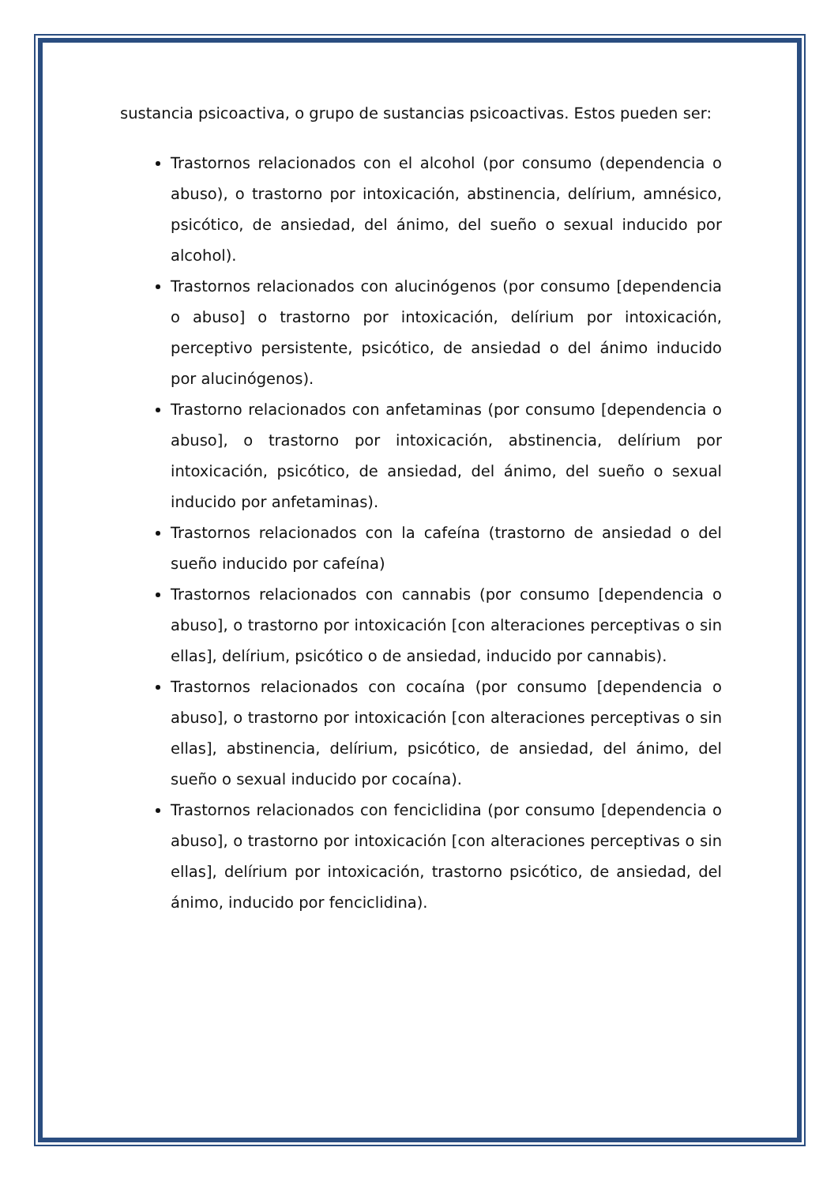sustancia psicoactiva, o grupo de sustancias psicoactivas. Estos pueden ser:
Trastornos relacionados con el alcohol (por consumo (dependencia o abuso), o trastorno por intoxicación, abstinencia, delírium, amnésico, psicótico, de ansiedad, del ánimo, del sueño o sexual inducido por alcohol).
Trastornos relacionados con alucinógenos (por consumo [dependencia o abuso] o trastorno por intoxicación, delírium por intoxicación, perceptivo persistente, psicótico, de ansiedad o del ánimo inducido por alucinógenos).
Trastorno relacionados con anfetaminas (por consumo [dependencia o abuso], o trastorno por intoxicación, abstinencia, delírium por intoxicación, psicótico, de ansiedad, del ánimo, del sueño o sexual inducido por anfetaminas).
Trastornos relacionados con la cafeína (trastorno de ansiedad o del sueño inducido por cafeína)
Trastornos relacionados con cannabis (por consumo [dependencia o abuso], o trastorno por intoxicación [con alteraciones perceptivas o sin ellas], delírium, psicótico o de ansiedad, inducido por cannabis).
Trastornos relacionados con cocaína (por consumo [dependencia o abuso], o trastorno por intoxicación [con alteraciones perceptivas o sin ellas], abstinencia, delírium, psicótico, de ansiedad, del ánimo, del sueño o sexual inducido por cocaína).
Trastornos relacionados con fenciclidina (por consumo [dependencia o abuso], o trastorno por intoxicación [con alteraciones perceptivas o sin ellas], delírium por intoxicación, trastorno psicótico, de ansiedad, del ánimo, inducido por fenciclidina).